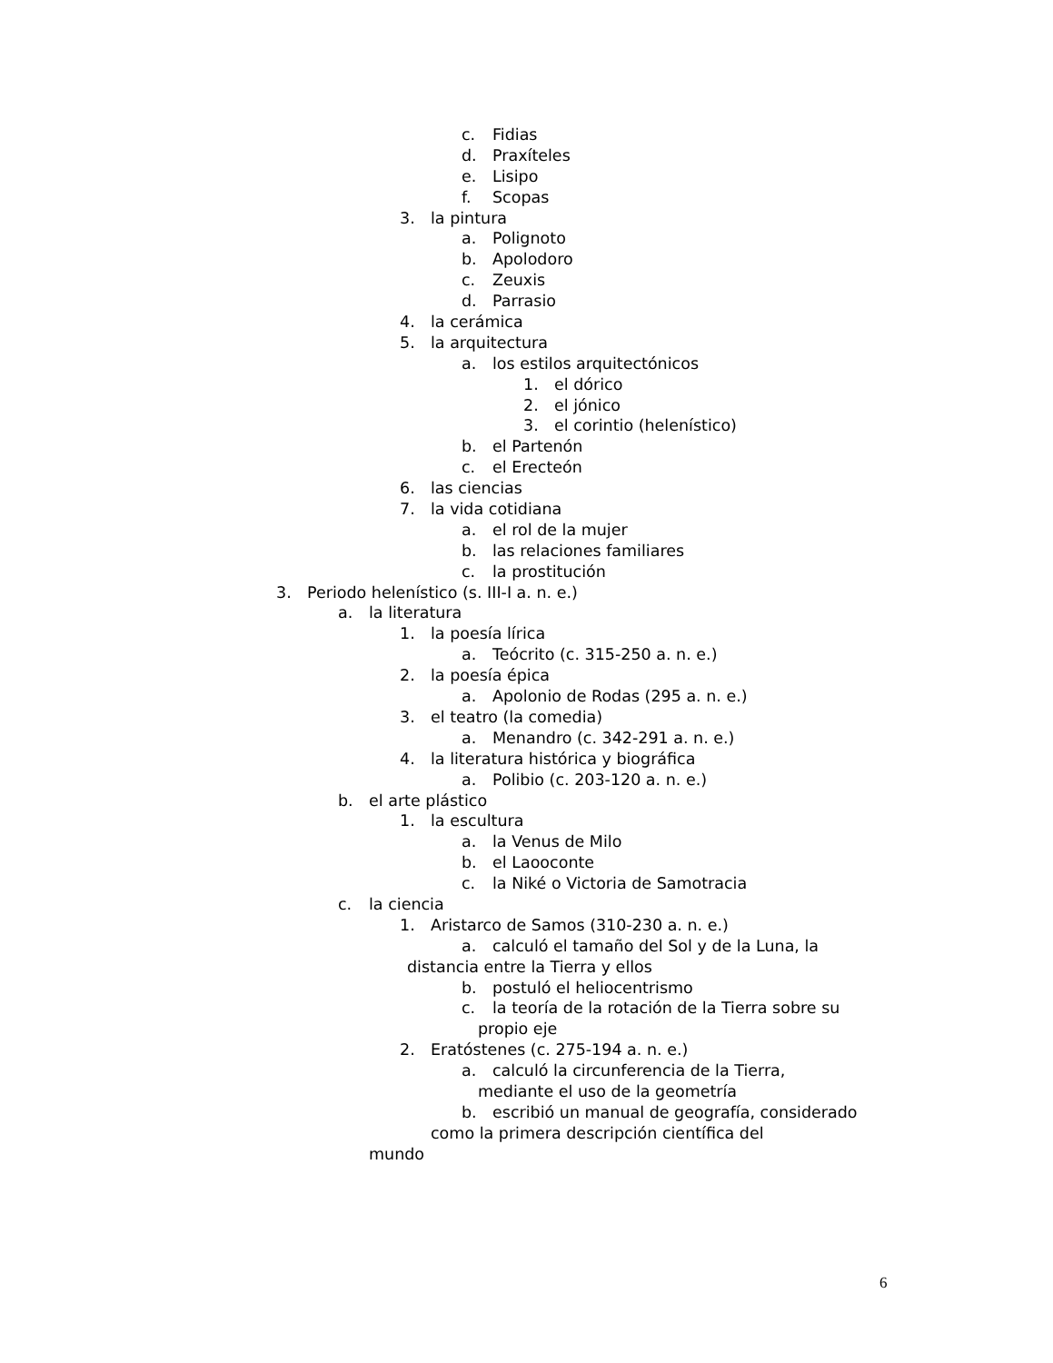c. Fidias
d. Praxíteles
e. Lisipo
f. Scopas
3. la pintura
a. Polignoto
b. Apolodoro
c. Zeuxis
d. Parrasio
4. la cerámica
5. la arquitectura
a. los estilos arquitectónicos
1. el dórico
2. el jónico
3. el corintio (helenístico)
b. el Partenón
c. el Erecteón
6. las ciencias
7. la vida cotidiana
a. el rol de la mujer
b. las relaciones familiares
c. la prostitución
3. Periodo helenístico (s. III-I a. n. e.)
a. la literatura
1. la poesía lírica
a. Teócrito (c. 315-250 a. n. e.)
2. la poesía épica
a. Apolonio de Rodas (295 a. n. e.)
3. el teatro (la comedia)
a. Menandro (c. 342-291 a. n. e.)
4. la literatura histórica y biográfica
a. Polibio (c. 203-120 a. n. e.)
b. el arte plástico
1. la escultura
a. la Venus de Milo
b. el Laooconte
c. la Niké o Victoria de Samotracia
c. la ciencia
1. Aristarco de Samos (310-230 a. n. e.)
a. calculó el tamaño del Sol y de la Luna, la
distancia entre la Tierra y ellos
b. postuló el heliocentrismo
c. la teoría de la rotación de la Tierra sobre su
propio eje
2. Eratóstenes (c. 275-194 a. n. e.)
a. calculó la circunferencia de la Tierra,
mediante el uso de la geometría
b. escribió un manual de geografía, considerado
como la primera descripción científica del
mundo
6